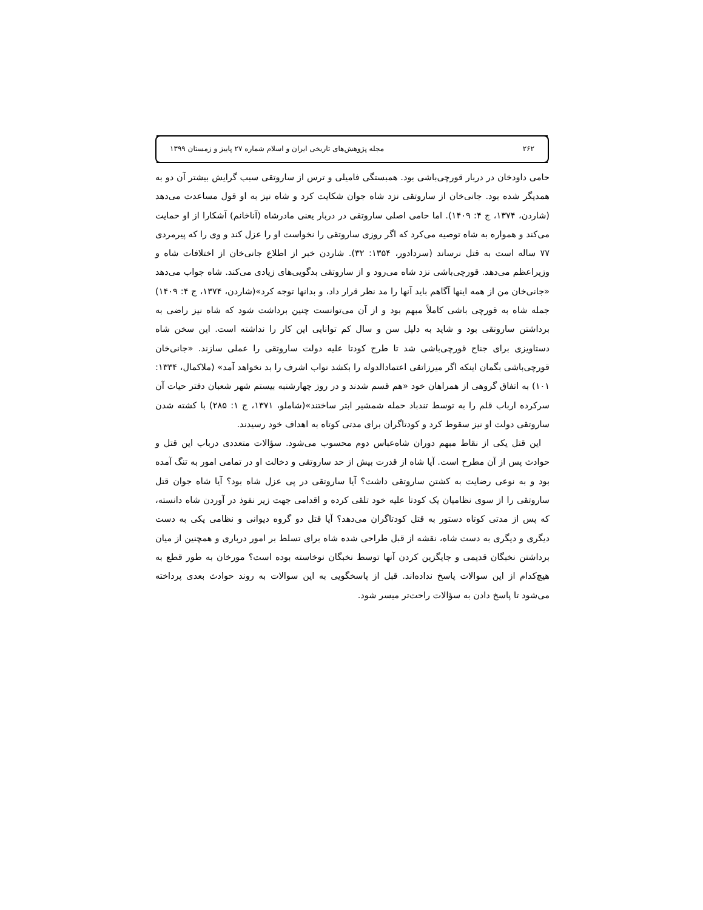۲۶۲ مجله پژوهش‌های تاریخی ایران و اسلام شماره ۲۷ پاییز و زمستان ۱۳۹۹
حامی داودخان در دربار قورچی‌باشی بود. همبستگی فامیلی و ترس از ساروتقی سبب گرایش بیشتر آن دو به همدیگر شده بود. جانی‌خان از ساروتقی نزد شاه جوان شکایت کرد و شاه نیز به او قول مساعدت می‌دهد (شاردن، ۱۳۷۴، ج ۴: ۱۴۰۹). اما حامی اصلی ساروتقی در دربار یعنی مادرشاه (آناخانم) آشکارا از او حمایت می‌کند و همواره به شاه توصیه می‌کرد که اگر روزی ساروتقی را نخواست او را عزل کند و وی را که پیرمردی ۷۷ ساله است به قتل نرساند (سردادور، ۱۳۵۴: ۳۲). شاردن خبر از اطلاع جانی‌خان از اختلافات شاه و وزیراعظم می‌دهد. قورچی‌باشی نزد شاه می‌رود و از ساروتقی بدگویی‌های زیادی می‌کند. شاه جواب می‌دهد «جانی‌خان من از همه اینها آگاهم باید آنها را مد نظر قرار داد، و بدانها توجه کرد»(شاردن، ۱۳۷۴، ج ۴: ۱۴۰۹) جمله شاه به قورچی باشی کاملاً مبهم بود و از آن می‌توانست چنین برداشت شود که شاه نیز راضی به برداشتن ساروتقی بود و شاید به دلیل سن و سال کم توانایی این کار را نداشته است. این سخن شاه دستاویزی برای جناح قورچی‌باشی شد تا طرح کودتا علیه دولت ساروتقی را عملی سازند. «جانی‌خان قورچی‌باشی بگمان اینکه اگر میرزاتقی اعتمادالدوله را بکشد نواب اشرف را بد نخواهد آمد» (ملاکمال، ۱۳۳۴: ۱۰۱) به اتفاق گروهی از همراهان خود «هم قسم شدند و در روز چهارشنبه بیستم شهر شعبان دفتر حیات آن سرکرده ارباب قلم را به توسط تندباد حمله شمشیر ابتر ساختند»(شاملو، ۱۳۷۱، ج ۱: ۲۸۵) با کشته شدن ساروتقی دولت او نیز سقوط کرد و کودتاگران برای مدتی کوتاه به اهداف خود رسیدند.
این قتل یکی از نقاط مبهم دوران شاه‌عباس دوم محسوب می‌شود. سؤالات متعددی درباب این قتل و حوادث پس از آن مطرح است. آیا شاه از قدرت بیش از حد ساروتقی و دخالت او در تمامی امور به تنگ آمده بود و به نوعی رضایت به کشتن ساروتقی داشت؟ آیا ساروتقی در پی عزل شاه بود؟ آیا شاه جوان قتل ساروتقی را از سوی نظامیان یک کودتا علیه خود تلقی کرده و اقدامی جهت زیر نفوذ در آوردن شاه دانسته، که پس از مدتی کوتاه دستور به قتل کودتاگران می‌دهد؟ آیا قتل دو گروه دیوانی و نظامی یکی به دست دیگری و دیگری به دست شاه، نقشه از قبل طراحی شده شاه برای تسلط بر امور درباری و همچنین از میان برداشتن نخبگان قدیمی و جایگزین کردن آنها توسط نخبگان نوخاسته بوده است؟ مورخان به طور قطع به هیچ‌کدام از این سوالات پاسخ نداده‌اند. قبل از پاسخگویی به این سوالات به روند حوادث بعدی پرداخته می‌شود تا پاسخ دادن به سؤالات راحت‌تر میسر شود.